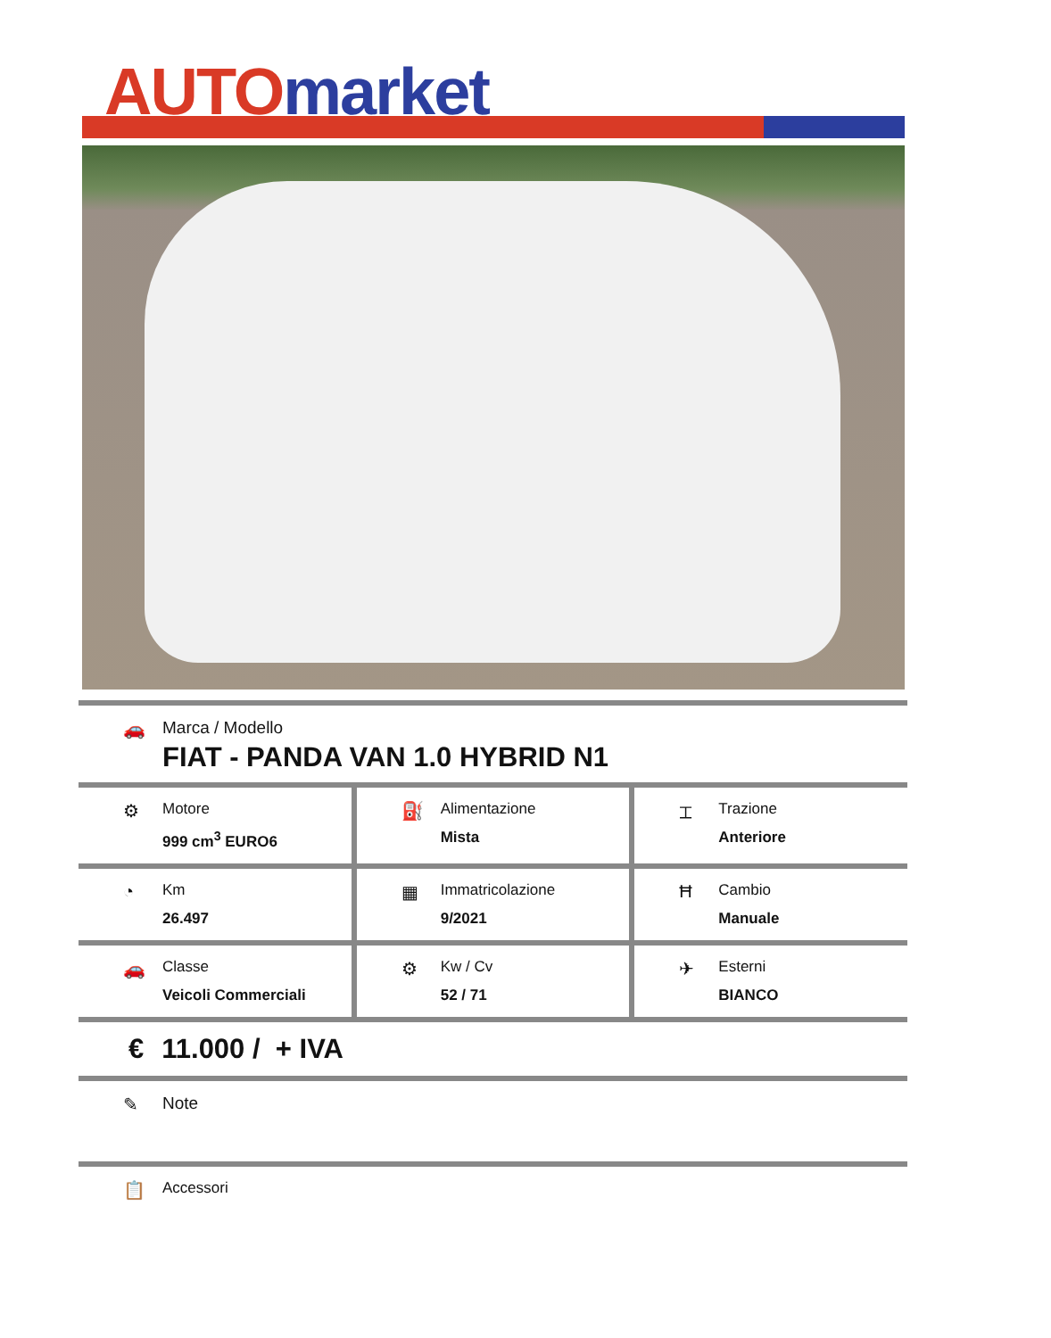AUTO market
🚗 Marca / Modello
FIAT - PANDA VAN 1.0 HYBRID N1
⚙
Motore
999 cm<sup>3</sup> EURO6
⛽
Alimentazione
Mista
⌶
Trazione
Anteriore
◔
Km
26.497
▦
Immatricolazione
9/2021
Ħ
Cambio
Manuale
🚗
Classe
Veicoli Commerciali
⚙
Kw / Cv
52 / 71
✈
Esterni
BIANCO
€ 11.000 / + IVA
✎ Note
📋
Accessori